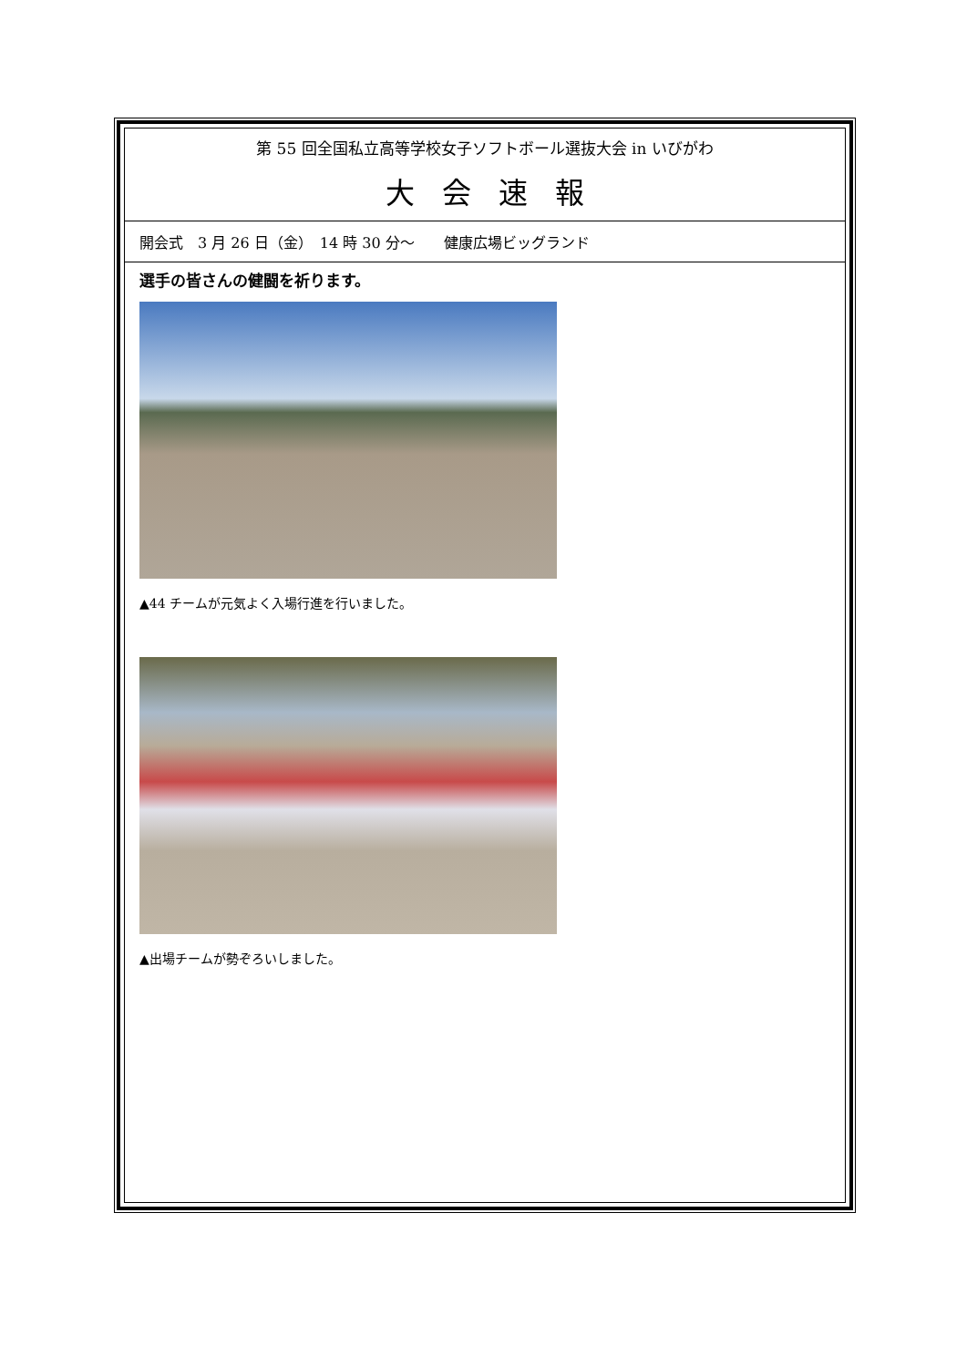第 55 回全国私立高等学校女子ソフトボール選抜大会 in いびがわ
大会速報
開会式　3 月 26 日（金）　14 時 30 分～　　健康広場ビッグランド
選手の皆さんの健闘を祈ります。
▲44 チームが元気よく入場行進を行いました。
▲出場チームが勢ぞろいしました。